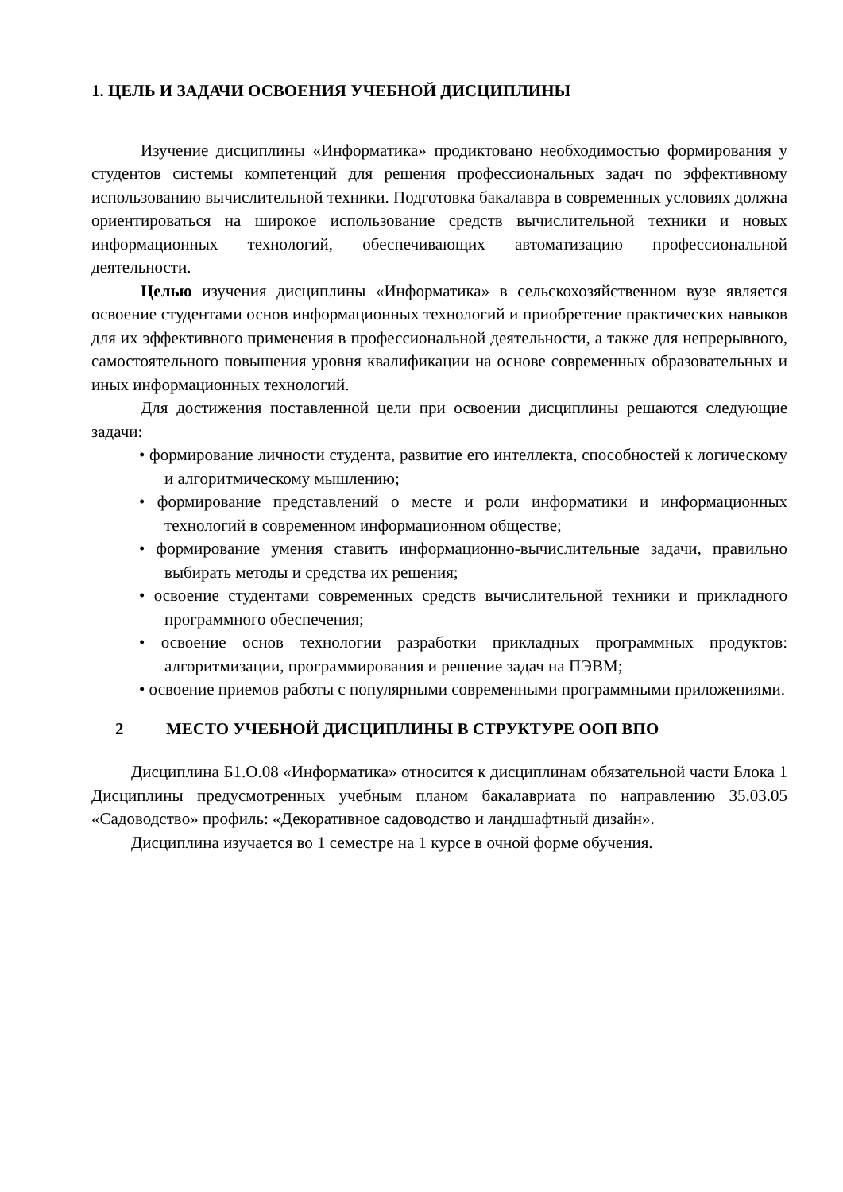1. ЦЕЛЬ И ЗАДАЧИ ОСВОЕНИЯ УЧЕБНОЙ ДИСЦИПЛИНЫ
Изучение дисциплины «Информатика» продиктовано необходимостью формирования у студентов системы компетенций для решения профессиональных задач по эффективному использованию вычислительной техники. Подготовка бакалавра в современных условиях должна ориентироваться на широкое использование средств вычислительной техники и новых информационных технологий, обеспечивающих автоматизацию профессиональной деятельности.
Целью изучения дисциплины «Информатика» в сельскохозяйственном вузе является освоение студентами основ информационных технологий и приобретение практических навыков для их эффективного применения в профессиональной деятельности, а также для непрерывного, самостоятельного повышения уровня квалификации на основе современных образовательных и иных информационных технологий.
Для достижения поставленной цели при освоении дисциплины решаются следующие задачи:
• формирование личности студента, развитие его интеллекта, способностей к логическому и алгоритмическому мышлению;
• формирование представлений о месте и роли информатики и информационных технологий в современном информационном обществе;
• формирование умения ставить информационно-вычислительные задачи, правильно выбирать методы и средства их решения;
• освоение студентами современных средств вычислительной техники и прикладного программного обеспечения;
• освоение основ технологии разработки прикладных программных продуктов: алгоритмизации, программирования и решение задач на ПЭВМ;
• освоение приемов работы с популярными современными программными приложениями.
2 МЕСТО УЧЕБНОЙ ДИСЦИПЛИНЫ В СТРУКТУРЕ ООП ВПО
Дисциплина Б1.О.08 «Информатика» относится к дисциплинам обязательной части Блока 1 Дисциплины предусмотренных учебным планом бакалавриата по направлению 35.03.05 «Садоводство» профиль: «Декоративное садоводство и ландшафтный дизайн».
Дисциплина изучается во 1 семестре на 1 курсе в очной форме обучения.